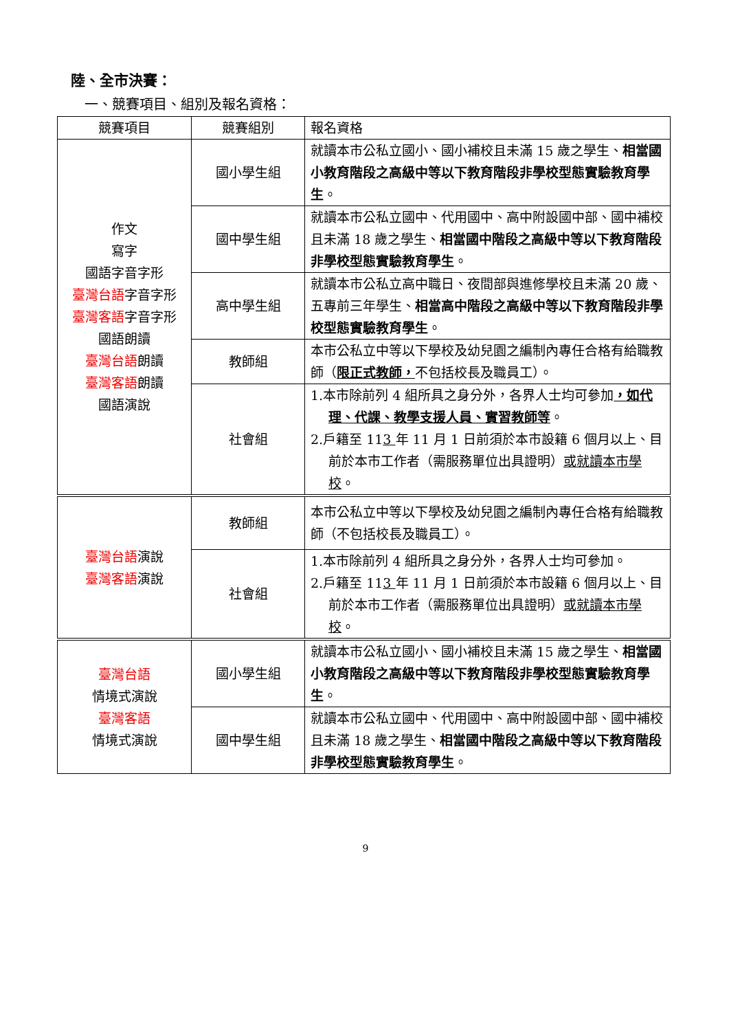陸、全市決賽：
一、競賽項目、組別及報名資格：
| 競賽項目 | 競賽組別 | 報名資格 |
| --- | --- | --- |
| 作文 寫字 國語字音字形 臺灣台語 字音字形 臺灣客語 字音字形 國語朗讀 臺灣台語 朗讀 臺灣客語 朗讀 國語演說 | 國小學生組 | 就讀本市公私立國小、國小補校且未滿 15 歲之學生、 相當國小教育階段之高級中等以下教育階段非學校型態實驗教育學生 。 |
| | 國中學生組 | 就讀本市公私立國中、代用國中、高中附設國中部、國中補校且未滿 18 歲之學生、 相當國中階段之高級中等以下教育階段非學校型態實驗教育學生 。 |
| | 高中學生組 | 就讀本市公私立高中職日、夜間部與進修學校且未滿 20 歲、五專前三年學生、 相當高中階段之高級中等以下教育階段非學校型態實驗教育學生 。 |
| | 教師組 | 本市公私立中等以下學校及幼兒園之編制內專任合格有給職教師（ 限正式教師， 不包括校長及職員工）。 |
| | 社會組 | 1.本市除前列 4 組所具之身分外，各界人士均可參加 ，如代理、代課、教學支援人員、實習教師等 。 2.戶籍至 11 3 年 11 月 1 日前須於本市設籍 6 個月以上、目前於本市工作者（需服務單位出具證明） 或就讀本市學校 。 |
| 臺灣台語 演說 臺灣客語 演說 | 教師組 | 本市公私立中等以下學校及幼兒園之編制內專任合格有給職教師（不包括校長及職員工）。 |
| | 社會組 | 1.本市除前列 4 組所具之身分外，各界人士均可參加。 2.戶籍至 11 3 年 11 月 1 日前須於本市設籍 6 個月以上、目前於本市工作者（需服務單位出具證明） 或就讀本市學校 。 |
| 臺灣台語 情境式演說 臺灣客語 情境式演說 | 國小學生組 | 就讀本市公私立國小、國小補校且未滿 15 歲之學生、 相當國小教育階段之高級中等以下教育階段非學校型態實驗教育學生 。 |
| | 國中學生組 | 就讀本市公私立國中、代用國中、高中附設國中部、國中補校且未滿 18 歲之學生、 相當國中階段之高級中等以下教育階段非學校型態實驗教育學生 。 |
9